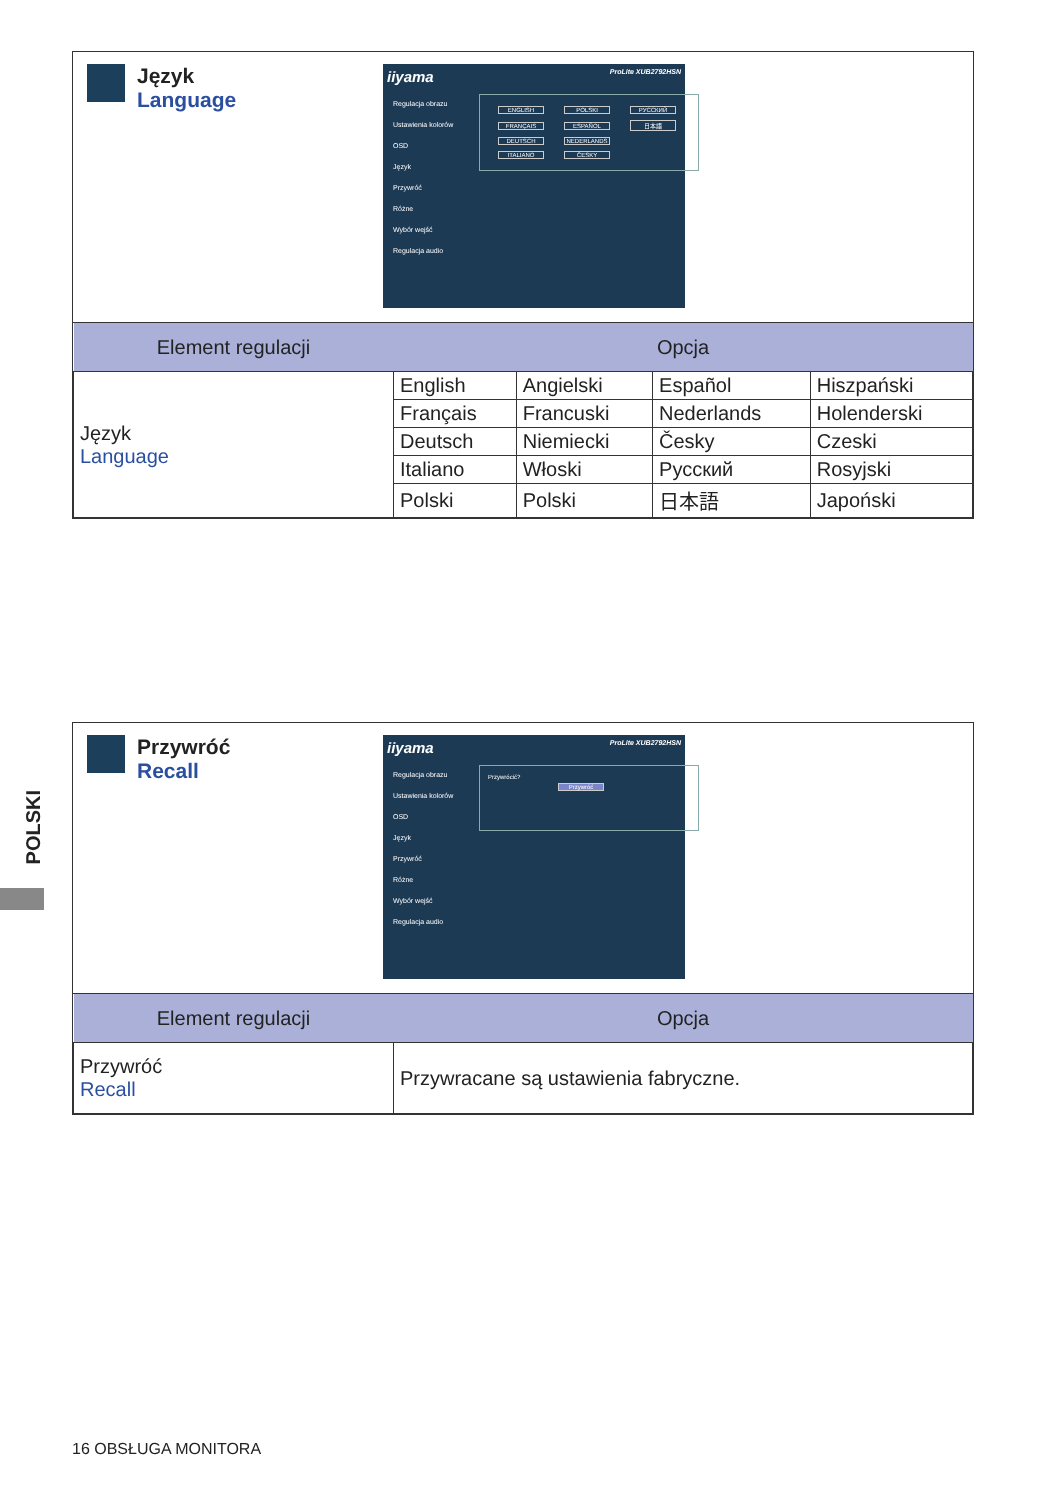Język
Language
iiyama ProLite XUB2792HSN
Regulacja obrazu
Ustawienia kolorów
OSD
Język
Przywróć
Różne
Wybór wejść
Regulacja audio
ENGLISH POLSKI РУССКИЙ FRANÇAIS ESPAÑOL 日本語 DEUTSCH NEDERLANDS
ITALIANO ČESKY
| Element regulacji | Opcja | | | |
| --- | --- | --- | --- | --- |
| Język Language | English | Angielski | Español | Hiszpański |
| | Français | Francuski | Nederlands | Holenderski |
| | Deutsch | Niemiecki | Česky | Czeski |
| | Italiano | Włoski | Русский | Rosyjski |
| | Polski | Polski | 日本語 | Japoński |
Przywróć
Recall
iiyama ProLite XUB2792HSN
Regulacja obrazu
Ustawienia kolorów
OSD
Język
Przywróć
Różne
Wybór wejść
Regulacja audio
Przywrócić?
Przywróć
| Element regulacji | Opcja |
| --- | --- |
| Przywróć Recall | Przywracane są ustawienia fabryczne. |
POLSKI
16 OBSŁUGA MONITORA